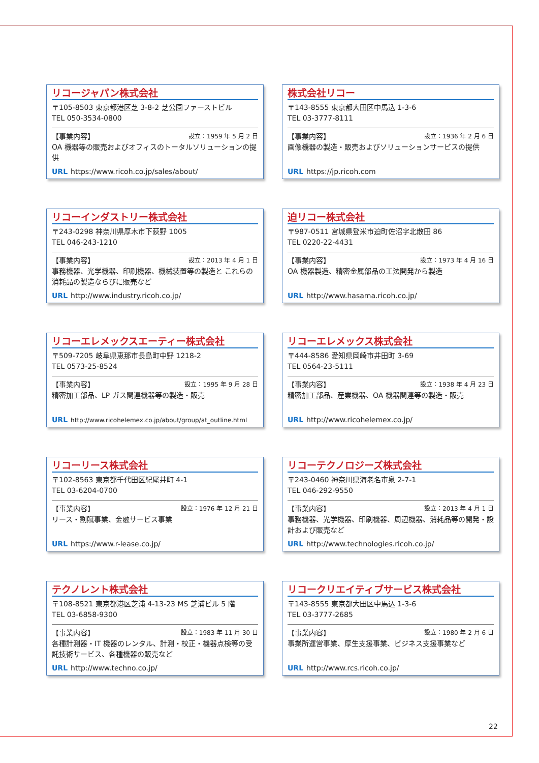リコージャパン株式会社
〒105-8503 東京都港区芝 3-8-2 芝公園ファーストビル
TEL 050-3534-0800
【事業内容】 設立：1959 年 5 月 2 日
OA 機器等の販売およびオフィスのトータルソリューションの提供
URL https://www.ricoh.co.jp/sales/about/
株式会社リコー
〒143-8555 東京都大田区中馬込 1-3-6
TEL 03-3777-8111
【事業内容】 設立：1936 年 2 月 6 日
画像機器の製造・販売およびソリューションサービスの提供
URL https://jp.ricoh.com
リコーインダストリー株式会社
〒243-0298 神奈川県厚木市下荻野 1005
TEL 046-243-1210
【事業内容】 設立：2013 年 4 月 1 日
事務機器、光学機器、印刷機器、機械装置等の製造と これらの消耗品の製造ならびに販売など
URL http://www.industry.ricoh.co.jp/
迫リコー株式会社
〒987-0511 宮城県登米市迫町佐沼字北散田 86
TEL 0220-22-4431
【事業内容】 設立：1973 年 4 月 16 日
OA 機器製造、精密金属部品の工法開発から製造
URL http://www.hasama.ricoh.co.jp/
リコーエレメックスエーティー株式会社
〒509-7205 岐阜県恵那市長島町中野 1218-2
TEL 0573-25-8524
【事業内容】 設立：1995 年 9 月 28 日
精密加工部品、LP ガス関連機器等の製造・販売
URL http://www.ricohelemex.co.jp/about/group/at_outline.html
リコーエレメックス株式会社
〒444-8586 愛知県岡崎市井田町 3-69
TEL 0564-23-5111
【事業内容】 設立：1938 年 4 月 23 日
精密加工部品、産業機器、OA 機器関連等の製造・販売
URL http://www.ricohelemex.co.jp/
リコーリース株式会社
〒102-8563 東京都千代田区紀尾井町 4-1
TEL 03-6204-0700
【事業内容】 設立：1976 年 12 月 21 日
リース・割賦事業、金融サービス事業
URL https://www.r-lease.co.jp/
リコーテクノロジーズ株式会社
〒243-0460 神奈川県海老名市泉 2-7-1
TEL 046-292-9550
【事業内容】 設立：2013 年 4 月 1 日
事務機器、光学機器、印刷機器、周辺機器、消耗品等の開発・設計および販売など
URL http://www.technologies.ricoh.co.jp/
テクノレント株式会社
〒108-8521 東京都港区芝浦 4-13-23 MS 芝浦ビル 5 階
TEL 03-6858-9300
【事業内容】 設立：1983 年 11 月 30 日
各種計測器・IT 機器のレンタル、計測・校正・機器点検等の受託技術サービス、各種機器の販売など
URL http://www.techno.co.jp/
リコークリエイティブサービス株式会社
〒143-8555 東京都大田区中馬込 1-3-6
TEL 03-3777-2685
【事業内容】 設立：1980 年 2 月 6 日
事業所運営事業、厚生支援事業、ビジネス支援事業など
URL http://www.rcs.ricoh.co.jp/
22